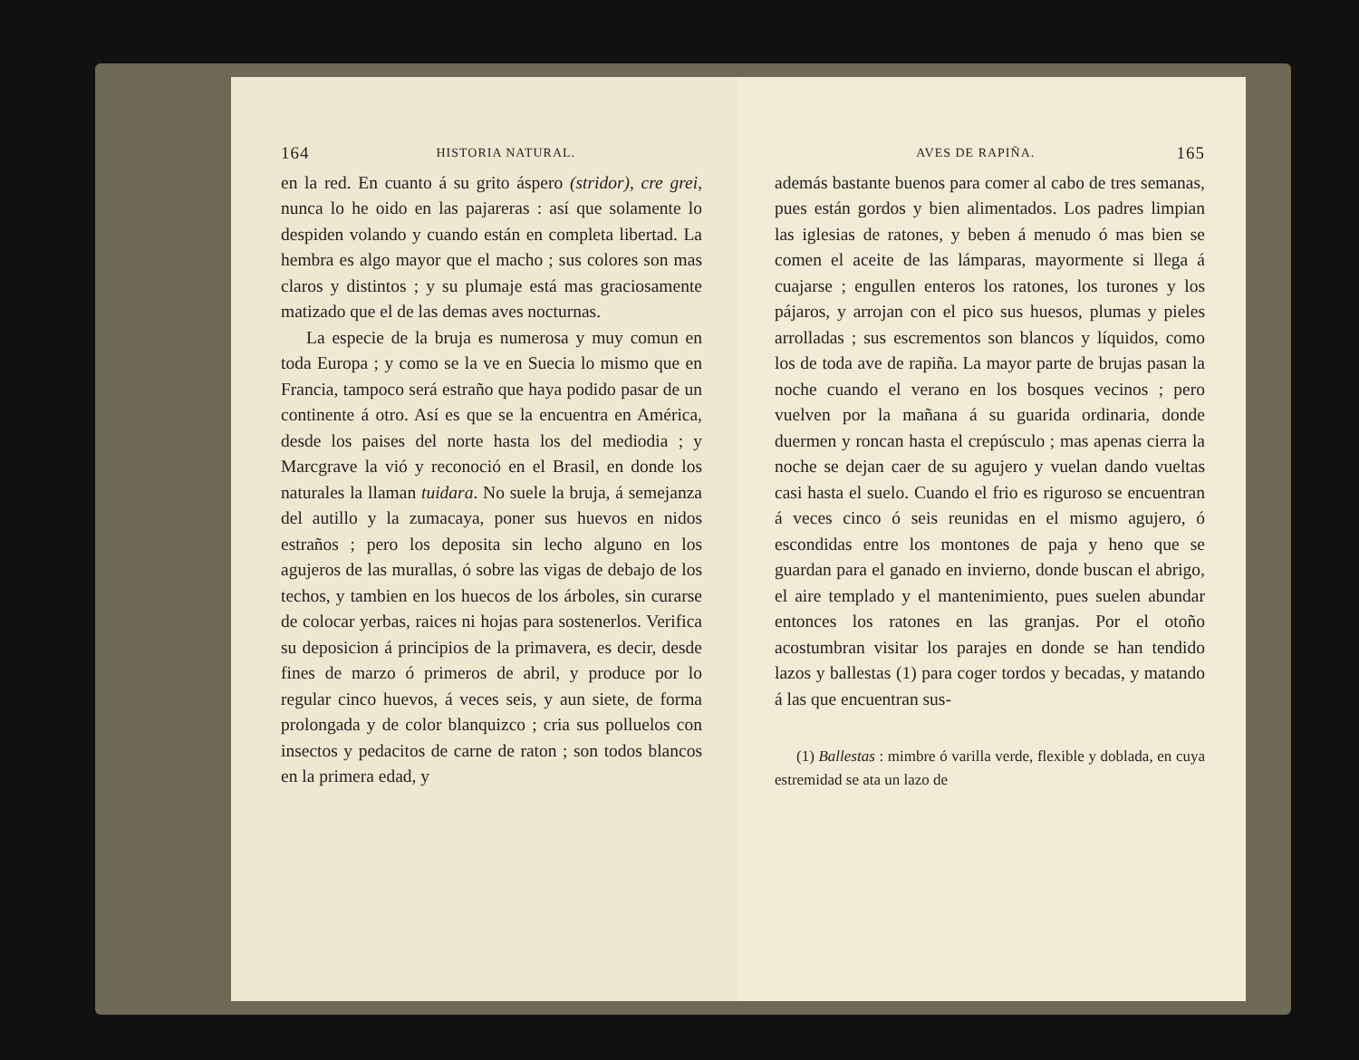164 HISTORIA NATURAL.
en la red. En cuanto á su grito áspero (stridor), cre grei, nunca lo he oido en las pajareras : así que solamente lo despiden volando y cuando están en completa libertad. La hembra es algo mayor que el macho ; sus colores son mas claros y distintos ; y su plumaje está mas graciosamente matizado que el de las demas aves nocturnas.
La especie de la bruja es numerosa y muy comun en toda Europa ; y como se la ve en Suecia lo mismo que en Francia, tampoco será estraño que haya podido pasar de un continente á otro. Así es que se la encuentra en América, desde los paises del norte hasta los del mediodia ; y Marcgrave la vió y reconoció en el Brasil, en donde los naturales la llaman tuidara. No suele la bruja, á semejanza del autillo y la zumacaya, poner sus huevos en nidos estraños ; pero los deposita sin lecho alguno en los agujeros de las murallas, ó sobre las vigas de debajo de los techos, y tambien en los huecos de los árboles, sin curarse de colocar yerbas, raices ni hojas para sostenerlos. Verifica su deposicion á principios de la primavera, es decir, desde fines de marzo ó primeros de abril, y produce por lo regular cinco huevos, á veces seis, y aun siete, de forma prolongada y de color blanquizco ; cria sus polluelos con insectos y pedacitos de carne de raton ; son todos blancos en la primera edad, y
AVES DE RAPIÑA. 165
además bastante buenos para comer al cabo de tres semanas, pues están gordos y bien alimentados. Los padres limpian las iglesias de ratones, y beben á menudo ó mas bien se comen el aceite de las lámparas, mayormente si llega á cuajarse ; engullen enteros los ratones, los turones y los pájaros, y arrojan con el pico sus huesos, plumas y pieles arrolladas ; sus escrementos son blancos y líquidos, como los de toda ave de rapiña. La mayor parte de brujas pasan la noche cuando el verano en los bosques vecinos ; pero vuelven por la mañana á su guarida ordinaria, donde duermen y roncan hasta el crepúsculo ; mas apenas cierra la noche se dejan caer de su agujero y vuelan dando vueltas casi hasta el suelo. Cuando el frio es riguroso se encuentran á veces cinco ó seis reunidas en el mismo agujero, ó escondidas entre los montones de paja y heno que se guardan para el ganado en invierno, donde buscan el abrigo, el aire templado y el mantenimiento, pues suelen abundar entonces los ratones en las granjas. Por el otoño acostumbran visitar los parajes en donde se han tendido lazos y ballestas (1) para coger tordos y becadas, y matando á las que encuentran sus-
(1) Ballestas : mimbre ó varilla verde, flexible y doblada, en cuya estremidad se ata un lazo de